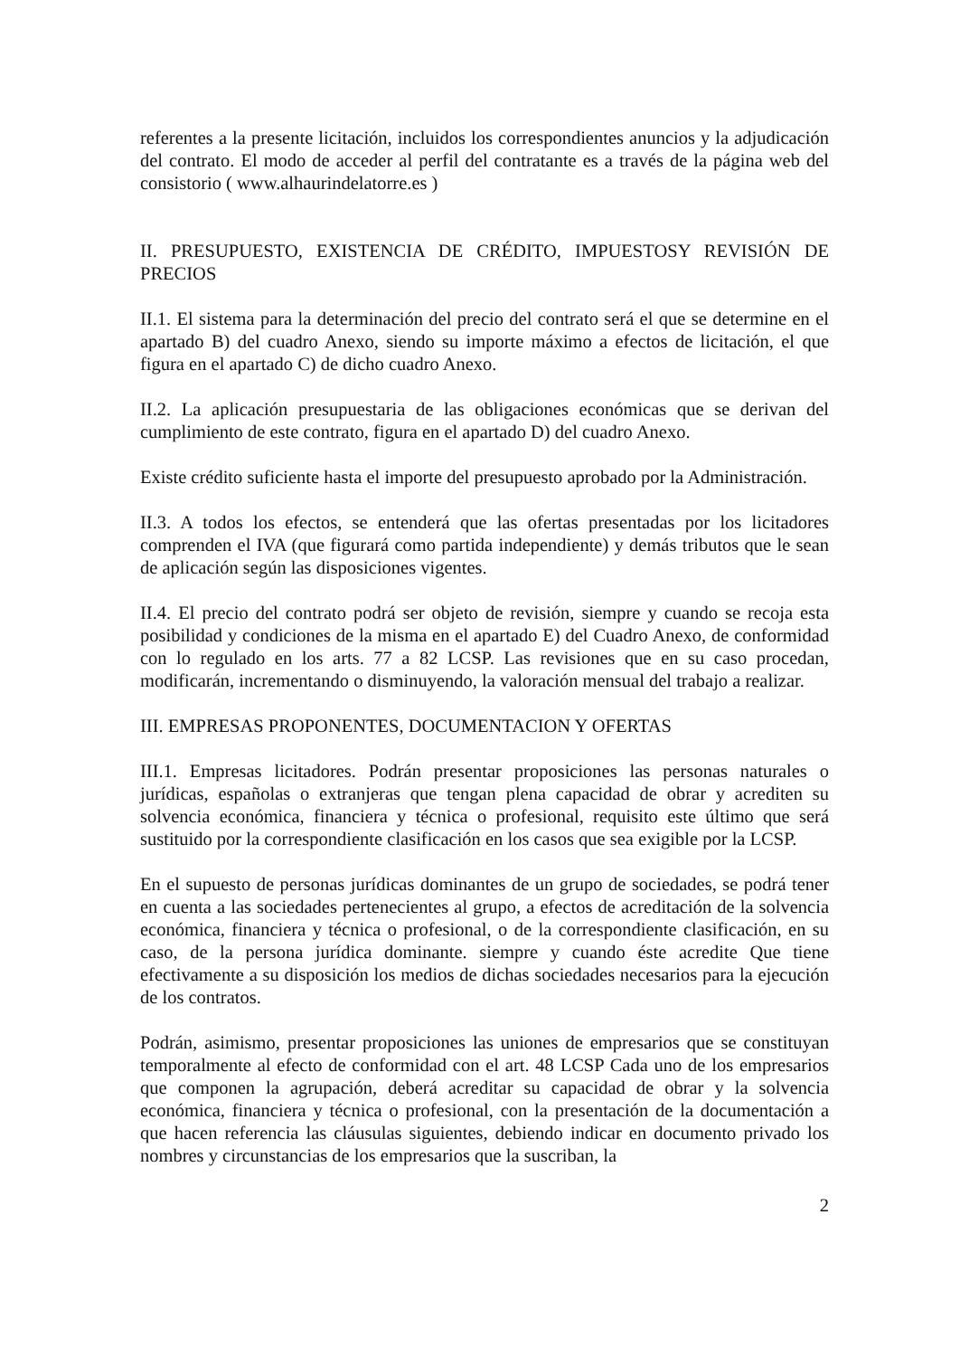referentes a la presente licitación, incluidos los correspondientes anuncios y la adjudicación del contrato. El modo de acceder al perfil del contratante es a través de la página web del consistorio ( www.alhaurindelatorre.es )
II. PRESUPUESTO, EXISTENCIA DE CRÉDITO, IMPUESTOSY REVISIÓN DE PRECIOS
II.1. El sistema para la determinación del precio del contrato será el que se determine en el apartado B) del cuadro Anexo, siendo su importe máximo a efectos de licitación, el que figura en el apartado C) de dicho cuadro Anexo.
II.2. La aplicación presupuestaria de las obligaciones económicas que se derivan del cumplimiento de este contrato, figura en el apartado D) del cuadro Anexo.
Existe crédito suficiente hasta el importe del presupuesto aprobado por la Administración.
II.3. A todos los efectos, se entenderá que las ofertas presentadas por los licitadores comprenden el IVA (que figurará como partida independiente) y demás tributos que le sean de aplicación según las disposiciones vigentes.
II.4. El precio del contrato podrá ser objeto de revisión, siempre y cuando se recoja esta posibilidad y condiciones de la misma en el apartado E) del Cuadro Anexo, de conformidad con lo regulado en los arts. 77 a 82 LCSP. Las revisiones que en su caso procedan, modificarán, incrementando o disminuyendo, la valoración mensual del trabajo a realizar.
III. EMPRESAS PROPONENTES, DOCUMENTACION Y OFERTAS
III.1. Empresas licitadores. Podrán presentar proposiciones las personas naturales o jurídicas, españolas o extranjeras que tengan plena capacidad de obrar y acrediten su solvencia económica, financiera y técnica o profesional, requisito este último que será sustituido por la correspondiente clasificación en los casos que sea exigible por la LCSP.
En el supuesto de personas jurídicas dominantes de un grupo de sociedades, se podrá tener en cuenta a las sociedades pertenecientes al grupo, a efectos de acreditación de la solvencia económica, financiera y técnica o profesional, o de la correspondiente clasificación, en su caso, de la persona jurídica dominante. siempre y cuando éste acredite Que tiene efectivamente a su disposición los medios de dichas sociedades necesarios para la ejecución de los contratos.
Podrán, asimismo, presentar proposiciones las uniones de empresarios que se constituyan temporalmente al efecto de conformidad con el art. 48 LCSP Cada uno de los empresarios que componen la agrupación, deberá acreditar su capacidad de obrar y la solvencia económica, financiera y técnica o profesional, con la presentación de la documentación a que hacen referencia las cláusulas siguientes, debiendo indicar en documento privado los nombres y circunstancias de los empresarios que la suscriban, la
2